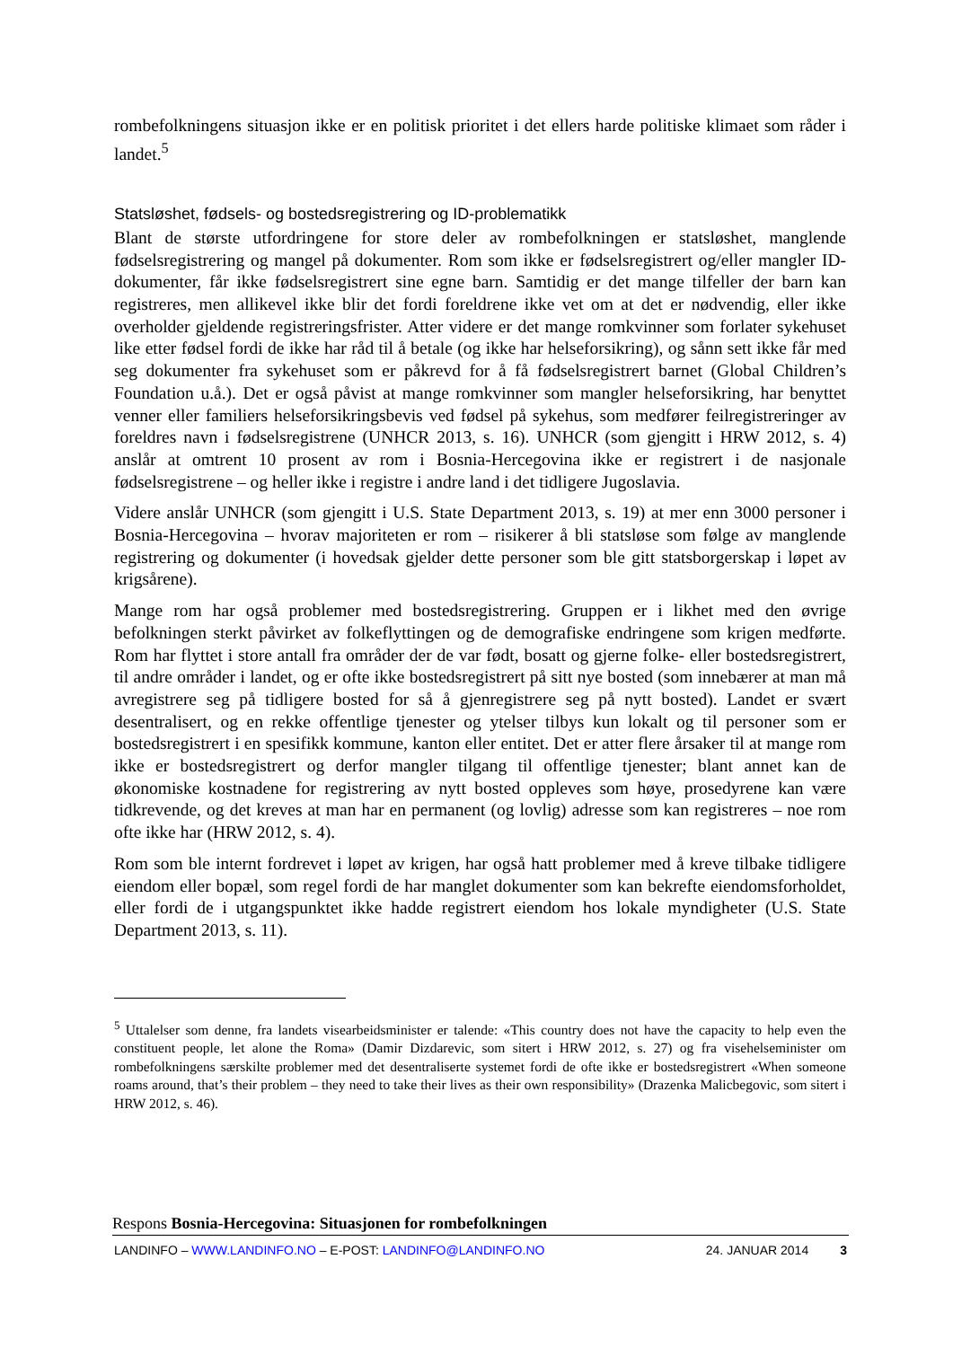rombefolkningens situasjon ikke er en politisk prioritet i det ellers harde politiske klimaet som råder i landet.<sup>5</sup>
Statsløshet, fødsels- og bostedsregistrering og ID-problematikk
Blant de største utfordringene for store deler av rombefolkningen er statsløshet, manglende fødselsregistrering og mangel på dokumenter. Rom som ikke er fødselsregistrert og/eller mangler ID-dokumenter, får ikke fødselsregistrert sine egne barn. Samtidig er det mange tilfeller der barn kan registreres, men allikevel ikke blir det fordi foreldrene ikke vet om at det er nødvendig, eller ikke overholder gjeldende registreringsfrister. Atter videre er det mange romkvinner som forlater sykehuset like etter fødsel fordi de ikke har råd til å betale (og ikke har helseforsikring), og sånn sett ikke får med seg dokumenter fra sykehuset som er påkrevd for å få fødselsregistrert barnet (Global Children’s Foundation u.å.). Det er også påvist at mange romkvinner som mangler helseforsikring, har benyttet venner eller familiers helseforsikringsbevis ved fødsel på sykehus, som medfører feilregistreringer av foreldres navn i fødselsregistrene (UNHCR 2013, s. 16). UNHCR (som gjengitt i HRW 2012, s. 4) anslår at omtrent 10 prosent av rom i Bosnia-Hercegovina ikke er registrert i de nasjonale fødselsregistrene – og heller ikke i registre i andre land i det tidligere Jugoslavia.
Videre anslår UNHCR (som gjengitt i U.S. State Department 2013, s. 19) at mer enn 3000 personer i Bosnia-Hercegovina – hvorav majoriteten er rom – risikerer å bli statsløse som følge av manglende registrering og dokumenter (i hovedsak gjelder dette personer som ble gitt statsborgerskap i løpet av krigsårene).
Mange rom har også problemer med bostedsregistrering. Gruppen er i likhet med den øvrige befolkningen sterkt påvirket av folkeflyttingen og de demografiske endringene som krigen medførte. Rom har flyttet i store antall fra områder der de var født, bosatt og gjerne folke- eller bostedsregistrert, til andre områder i landet, og er ofte ikke bostedsregistrert på sitt nye bosted (som innebærer at man må avregistrere seg på tidligere bosted for så å gjenregistrere seg på nytt bosted). Landet er svært desentralisert, og en rekke offentlige tjenester og ytelser tilbys kun lokalt og til personer som er bostedsregistrert i en spesifikk kommune, kanton eller entitet. Det er atter flere årsaker til at mange rom ikke er bostedsregistrert og derfor mangler tilgang til offentlige tjenester; blant annet kan de økonomiske kostnadene for registrering av nytt bosted oppleves som høye, prosedyrene kan være tidkrevende, og det kreves at man har en permanent (og lovlig) adresse som kan registreres – noe rom ofte ikke har (HRW 2012, s. 4).
Rom som ble internt fordrevet i løpet av krigen, har også hatt problemer med å kreve tilbake tidligere eiendom eller bopæl, som regel fordi de har manglet dokumenter som kan bekrefte eiendomsforholdet, eller fordi de i utgangspunktet ikke hadde registrert eiendom hos lokale myndigheter (U.S. State Department 2013, s. 11).
<sup>5</sup> Uttalelser som denne, fra landets visearbeidsminister er talende: «This country does not have the capacity to help even the constituent people, let alone the Roma» (Damir Dizdarevic, som sitert i HRW 2012, s. 27) og fra visehelseminister om rombefolkningens særskilte problemer med det desentraliserte systemet fordi de ofte ikke er bostedsregistrert «When someone roams around, that’s their problem – they need to take their lives as their own responsibility» (Drazenka Malicbegovic, som sitert i HRW 2012, s. 46).
Respons Bosnia-Hercegovina: Situasjonen for rombefolkningen
LANDINFO – WWW.LANDINFO.NO – E-POST: LANDINFO@LANDINFO.NO 24. JANUAR 2014 3